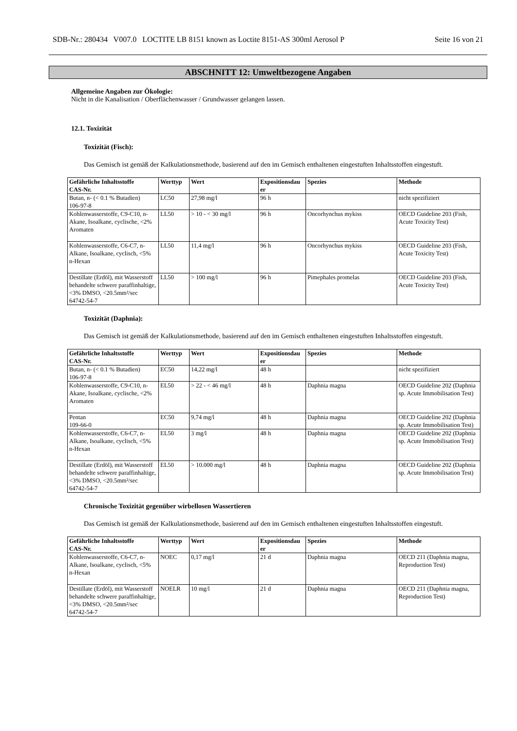SDB-Nr.: 280434 V007.0 LOCTITE LB 8151 known as Loctite 8151-AS 300ml Aerosol P Seite 16 von 21
ABSCHNITT 12: Umweltbezogene Angaben
Allgemeine Angaben zur Ökologie:
Nicht in die Kanalisation / Oberflächenwasser / Grundwasser gelangen lassen.
12.1. Toxizität
Toxizität (Fisch):
Das Gemisch ist gemäß der Kalkulationsmethode, basierend auf den im Gemisch enthaltenen eingestuften Inhaltsstoffen eingestuft.
| Gefährliche Inhaltsstoffe CAS-Nr. | Werttyp | Wert | Expositionsdau er | Spezies | Methode |
| --- | --- | --- | --- | --- | --- |
| Butan, n- (< 0.1 % Butadien) 106-97-8 | LC50 | 27,98 mg/l | 96 h | | nicht spezifiziert |
| Kohlenwasserstoffe, C9-C10, n-Akane, Isoalkane, cyclische, <2% Aromaten | LL50 | > 10 - < 30 mg/l | 96 h | Oncorhynchus mykiss | OECD Guideline 203 (Fish, Acute Toxicity Test) |
| Kohlenwasserstoffe, C6-C7, n-Alkane, Isoalkane, cyclisch, <5% n-Hexan | LL50 | 11,4 mg/l | 96 h | Oncorhynchus mykiss | OECD Guideline 203 (Fish, Acute Toxicity Test) |
| Destillate (Erdöl), mit Wasserstoff behandelte schwere paraffinhaltige, <3% DMSO, <20.5mm²/sec 64742-54-7 | LL50 | > 100 mg/l | 96 h | Pimephales promelas | OECD Guideline 203 (Fish, Acute Toxicity Test) |
Toxizität (Daphnia):
Das Gemisch ist gemäß der Kalkulationsmethode, basierend auf den im Gemisch enthaltenen eingestuften Inhaltsstoffen eingestuft.
| Gefährliche Inhaltsstoffe CAS-Nr. | Werttyp | Wert | Expositionsdau er | Spezies | Methode |
| --- | --- | --- | --- | --- | --- |
| Butan, n- (< 0.1 % Butadien) 106-97-8 | EC50 | 14,22 mg/l | 48 h | | nicht spezifiziert |
| Kohlenwasserstoffe, C9-C10, n-Akane, Isoalkane, cyclische, <2% Aromaten | EL50 | > 22 - < 46 mg/l | 48 h | Daphnia magna | OECD Guideline 202 (Daphnia sp. Acute Immobilisation Test) |
| Pentan 109-66-0 | EC50 | 9,74 mg/l | 48 h | Daphnia magna | OECD Guideline 202 (Daphnia sp. Acute Immobilisation Test) |
| Kohlenwasserstoffe, C6-C7, n-Alkane, Isoalkane, cyclisch, <5% n-Hexan | EL50 | 3 mg/l | 48 h | Daphnia magna | OECD Guideline 202 (Daphnia sp. Acute Immobilisation Test) |
| Destillate (Erdöl), mit Wasserstoff behandelte schwere paraffinhaltige, <3% DMSO, <20.5mm²/sec 64742-54-7 | EL50 | > 10.000 mg/l | 48 h | Daphnia magna | OECD Guideline 202 (Daphnia sp. Acute Immobilisation Test) |
Chronische Toxizität gegenüber wirbellosen Wassertieren
Das Gemisch ist gemäß der Kalkulationsmethode, basierend auf den im Gemisch enthaltenen eingestuften Inhaltsstoffen eingestuft.
| Gefährliche Inhaltsstoffe CAS-Nr. | Werttyp | Wert | Expositionsdau er | Spezies | Methode |
| --- | --- | --- | --- | --- | --- |
| Kohlenwasserstoffe, C6-C7, n-Alkane, Isoalkane, cyclisch, <5% n-Hexan | NOEC | 0,17 mg/l | 21 d | Daphnia magna | OECD 211 (Daphnia magna, Reproduction Test) |
| Destillate (Erdöl), mit Wasserstoff behandelte schwere paraffinhaltige, <3% DMSO, <20.5mm²/sec 64742-54-7 | NOELR | 10 mg/l | 21 d | Daphnia magna | OECD 211 (Daphnia magna, Reproduction Test) |